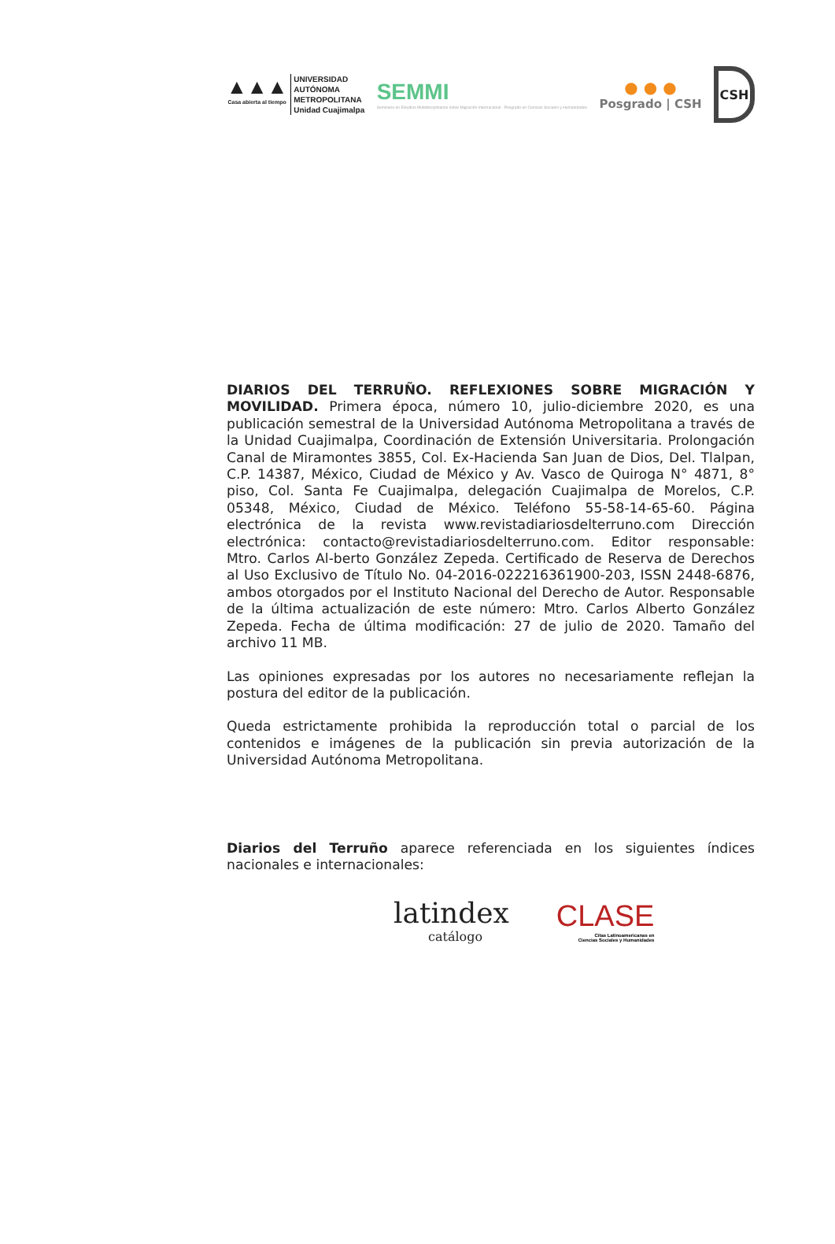▲▲▲
Casa abierta al tiempo
UNIVERSIDAD
AUTÓNOMA
METROPOLITANA
Unidad Cuajimalpa
SEMMI
Seminario en Estudios Multidisciplinarios sobre Migración Internacional · Posgrado en Ciencias Sociales y Humanidades
● ● ●
Posgrado | CSH
CSH
DIARIOS DEL TERRUÑO. REFLEXIONES SOBRE MIGRACIÓN Y MOVILIDAD. Primera época, número 10, julio-diciembre 2020, es una publicación semestral de la Universidad Autónoma Metropolitana a través de la Unidad Cuajimalpa, Coordinación de Extensión Universitaria. Prolongación Canal de Miramontes 3855, Col. Ex-Hacienda San Juan de Dios, Del. Tlalpan, C.P. 14387, México, Ciudad de México y Av. Vasco de Quiroga N° 4871, 8° piso, Col. Santa Fe Cuajimalpa, delegación Cuajimalpa de Morelos, C.P. 05348, México, Ciudad de México. Teléfono 55-58-14-65-60. Página electrónica de la revista www.revistadiariosdelterruno.com Dirección electrónica: contacto@revistadiariosdelterruno.com. Editor responsable: Mtro. Carlos Al-berto González Zepeda. Certificado de Reserva de Derechos al Uso Exclusivo de Título No. 04-2016-022216361900-203, ISSN 2448-6876, ambos otorgados por el Instituto Nacional del Derecho de Autor. Responsable de la última actualización de este número: Mtro. Carlos Alberto González Zepeda. Fecha de última modificación: 27 de julio de 2020. Tamaño del archivo 11 MB.
Las opiniones expresadas por los autores no necesariamente reflejan la postura del editor de la publicación.
Queda estrictamente prohibida la reproducción total o parcial de los contenidos e imágenes de la publicación sin previa autorización de la Universidad Autónoma Metropolitana.
Diarios del Terruño aparece referenciada en los siguientes índices nacionales e internacionales:
latindex
catálogo
CLASE
Citas Latinoamericanas en
Ciencias Sociales y Humanidades